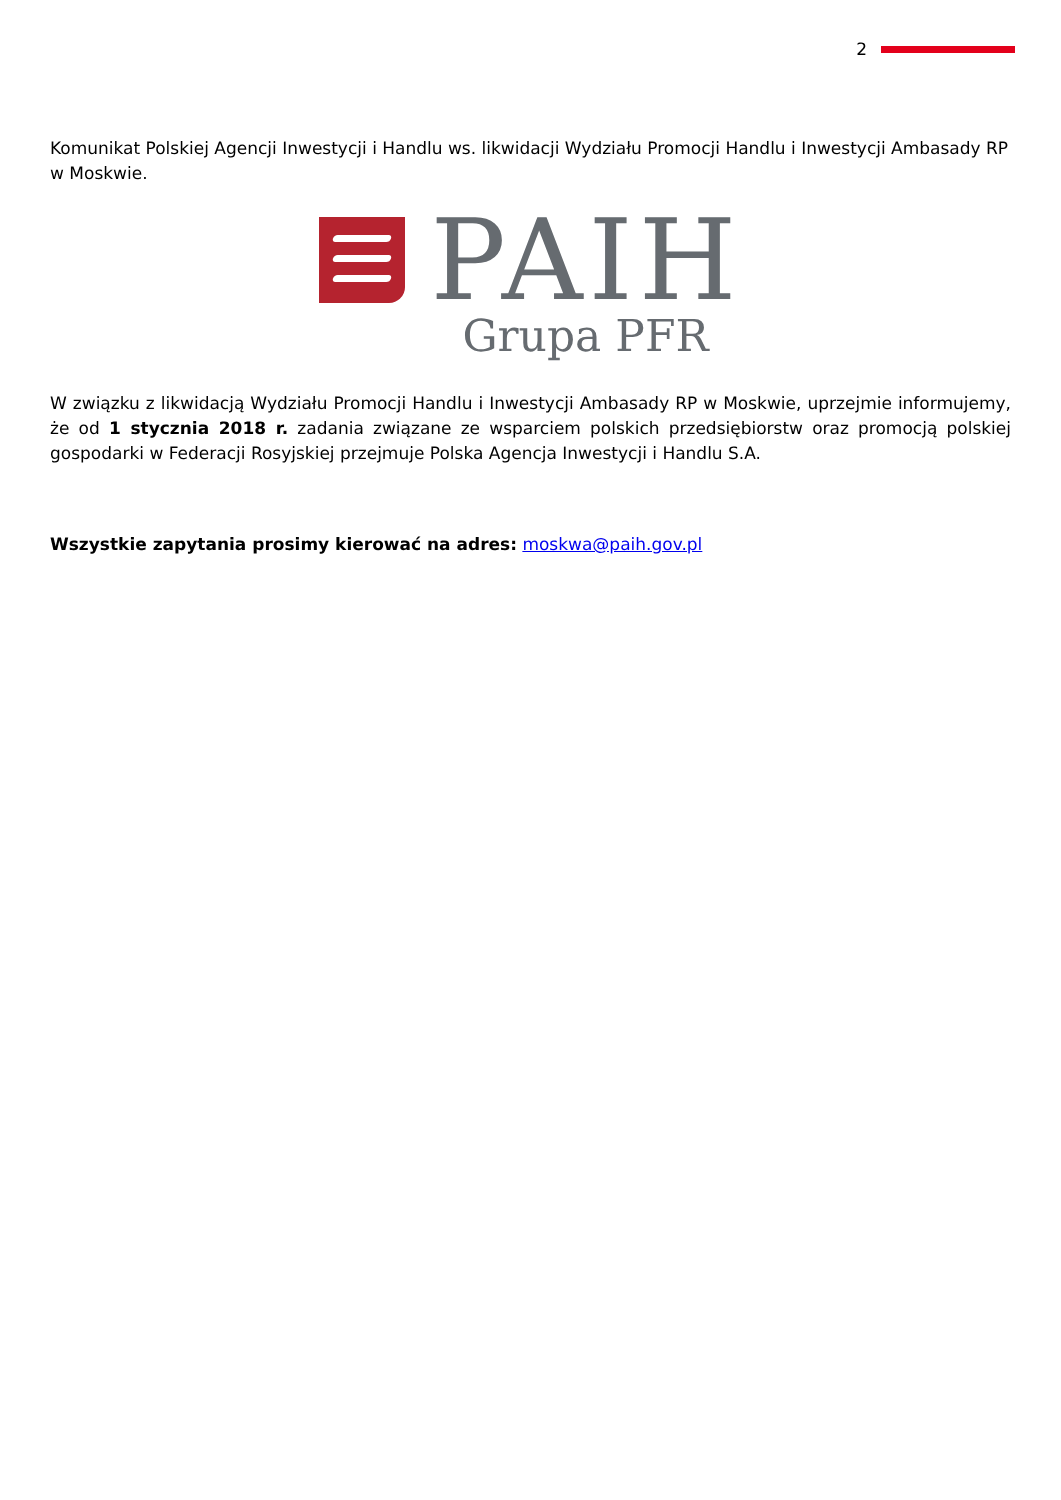2
Komunikat Polskiej Agencji Inwestycji i Handlu ws. likwidacji Wydziału Promocji Handlu i Inwestycji Ambasady RP w Moskwie.
PAIH
Grupa PFR
W związku z likwidacją Wydziału Promocji Handlu i Inwestycji Ambasady RP w Moskwie, uprzejmie informujemy, że od 1 stycznia 2018 r. zadania związane ze wsparciem polskich przedsiębiorstw oraz promocją polskiej gospodarki w Federacji Rosyjskiej przejmuje Polska Agencja Inwestycji i Handlu S.A.
Wszystkie zapytania prosimy kierować na adres: moskwa@paih.gov.pl